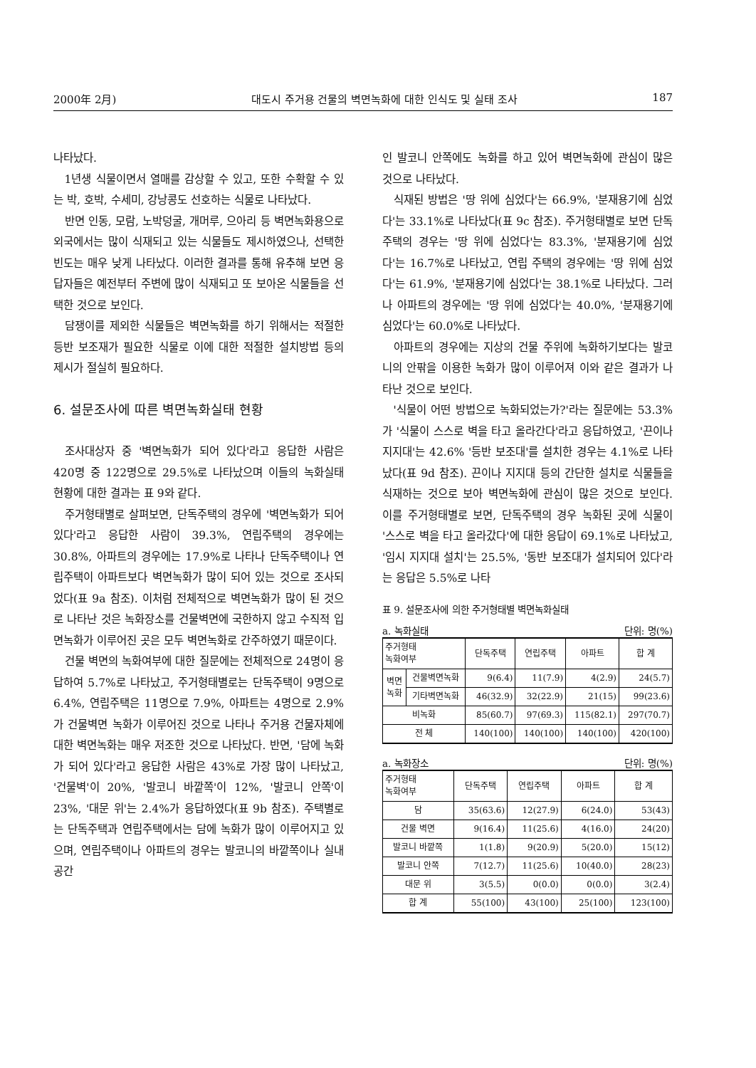2000年 2月) 대도시 주거용 건물의 벽면녹화에 대한 인식도 및 실태 조사 187
나타났다.
1년생 식물이면서 열매를 감상할 수 있고, 또한 수확할 수 있는 박, 호박, 수세미, 강낭콩도 선호하는 식물로 나타났다.
반면 인동, 모람, 노박덩굴, 개머루, 으아리 등 벽면녹화용으로 외국에서는 많이 식재되고 있는 식물들도 제시하였으나, 선택한 빈도는 매우 낮게 나타났다. 이러한 결과를 통해 유추해 보면 응답자들은 예전부터 주변에 많이 식재되고 또 보아온 식물들을 선택한 것으로 보인다.
담쟁이를 제외한 식물들은 벽면녹화를 하기 위해서는 적절한 등반 보조재가 필요한 식물로 이에 대한 적절한 설치방법 등의 제시가 절실히 필요하다.
6. 설문조사에 따른 벽면녹화실태 현황
조사대상자 중 '벽면녹화가 되어 있다'라고 응답한 사람은 420명 중 122명으로 29.5%로 나타났으며 이들의 녹화실태 현황에 대한 결과는 표 9와 같다.
주거형태별로 살펴보면, 단독주택의 경우에 '벽면녹화가 되어 있다'라고 응답한 사람이 39.3%, 연립주택의 경우에는 30.8%, 아파트의 경우에는 17.9%로 나타나 단독주택이나 연립주택이 아파트보다 벽면녹화가 많이 되어 있는 것으로 조사되었다(표 9a 참조). 이처럼 전체적으로 벽면녹화가 많이 된 것으로 나타난 것은 녹화장소를 건물벽면에 국한하지 않고 수직적 입면녹화가 이루어진 곳은 모두 벽면녹화로 간주하였기 때문이다.
건물 벽면의 녹화여부에 대한 질문에는 전체적으로 24명이 응답하여 5.7%로 나타났고, 주거형태별로는 단독주택이 9명으로 6.4%, 연립주택은 11명으로 7.9%, 아파트는 4명으로 2.9%가 건물벽면 녹화가 이루어진 것으로 나타나 주거용 건물자체에 대한 벽면녹화는 매우 저조한 것으로 나타났다. 반면, '담에 녹화가 되어 있다'라고 응답한 사람은 43%로 가장 많이 나타났고, '건물벽'이 20%, '발코니 바깥쪽'이 12%, '발코니 안쪽'이 23%, '대문 위'는 2.4%가 응답하였다(표 9b 참조). 주택별로는 단독주택과 연립주택에서는 담에 녹화가 많이 이루어지고 있으며, 연립주택이나 아파트의 경우는 발코니의 바깥쪽이나 실내공간
인 발코니 안쪽에도 녹화를 하고 있어 벽면녹화에 관심이 많은 것으로 나타났다.
식재된 방법은 '땅 위에 심었다'는 66.9%, '분재용기에 심었다'는 33.1%로 나타났다(표 9c 참조). 주거형태별로 보면 단독주택의 경우는 '땅 위에 심었다'는 83.3%, '분재용기에 심었다'는 16.7%로 나타났고, 연립 주택의 경우에는 '땅 위에 심었다'는 61.9%, '분재용기에 심었다'는 38.1%로 나타났다. 그러나 아파트의 경우에는 '땅 위에 심었다'는 40.0%, '분재용기에 심었다'는 60.0%로 나타났다.
아파트의 경우에는 지상의 건물 주위에 녹화하기보다는 발코니의 안팎을 이용한 녹화가 많이 이루어져 이와 같은 결과가 나타난 것으로 보인다.
'식물이 어떤 방법으로 녹화되었는가?'라는 질문에는 53.3%가 '식물이 스스로 벽을 타고 올라간다'라고 응답하였고, '끈이나 지지대'는 42.6% '등반 보조대'를 설치한 경우는 4.1%로 나타났다(표 9d 참조). 끈이나 지지대 등의 간단한 설치로 식물들을 식재하는 것으로 보아 벽면녹화에 관심이 많은 것으로 보인다. 이를 주거형태별로 보면, 단독주택의 경우 녹화된 곳에 식물이 '스스로 벽을 타고 올라갔다'에 대한 응답이 69.1%로 나타났고, '임시 지지대 설치'는 25.5%, '동반 보조대가 설치되어 있다'라는 응답은 5.5%로 나타
표 9. 설문조사에 의한 주거형태별 벽면녹화실태
a. 녹화실태 단위: 명(%)
| 주거형태 녹화여부 | | 단독주택 | 연립주택 | 아파트 | 합 계 |
| --- | --- | --- | --- | --- | --- |
| 벽면 녹화 | 건물벽면녹화 | 9(6.4) | 11(7.9) | 4(2.9) | 24(5.7) |
| | 기타벽면녹화 | 46(32.9) | 32(22.9) | 21(15) | 99(23.6) |
| 비녹화 | | 85(60.7) | 97(69.3) | 115(82.1) | 297(70.7) |
| 전 체 | | 140(100) | 140(100) | 140(100) | 420(100) |
a. 녹화장소 단위: 명(%)
| 주거형태 녹화여부 | 단독주택 | 연립주택 | 아파트 | 합 계 |
| --- | --- | --- | --- | --- |
| 담 | 35(63.6) | 12(27.9) | 6(24.0) | 53(43) |
| 건물 벽면 | 9(16.4) | 11(25.6) | 4(16.0) | 24(20) |
| 발코니 바깥쪽 | 1(1.8) | 9(20.9) | 5(20.0) | 15(12) |
| 발코니 안쪽 | 7(12.7) | 11(25.6) | 10(40.0) | 28(23) |
| 대문 위 | 3(5.5) | 0(0.0) | 0(0.0) | 3(2.4) |
| 합 계 | 55(100) | 43(100) | 25(100) | 123(100) |